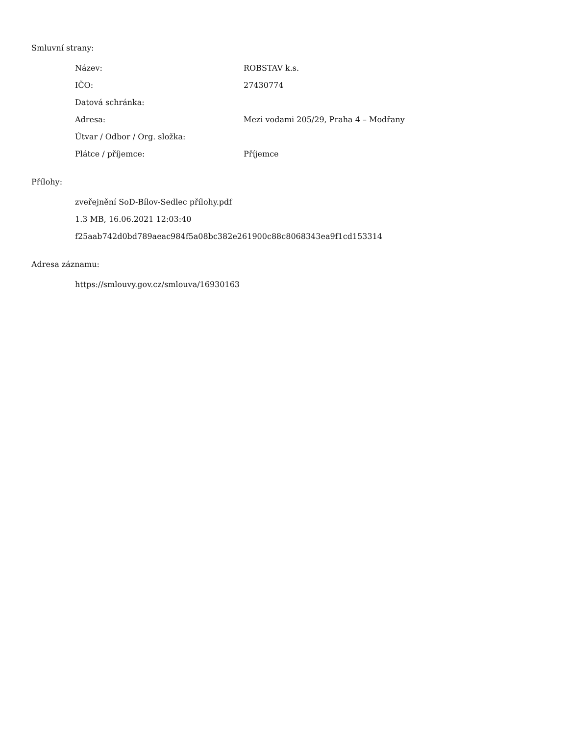Smluvní strany:
| Název: | ROBSTAV k.s. |
| IČO: | 27430774 |
| Datová schránka: | |
| Adresa: | Mezi vodami 205/29, Praha 4 – Modřany |
| Útvar / Odbor / Org. složka: | |
| Plátce / příjemce: | Příjemce |
Přílohy:
zveřejnění SoD-Bílov-Sedlec přílohy.pdf
1.3 MB, 16.06.2021 12:03:40
f25aab742d0bd789aeac984f5a08bc382e261900c88c8068343ea9f1cd153314
Adresa záznamu:
https://smlouvy.gov.cz/smlouva/16930163